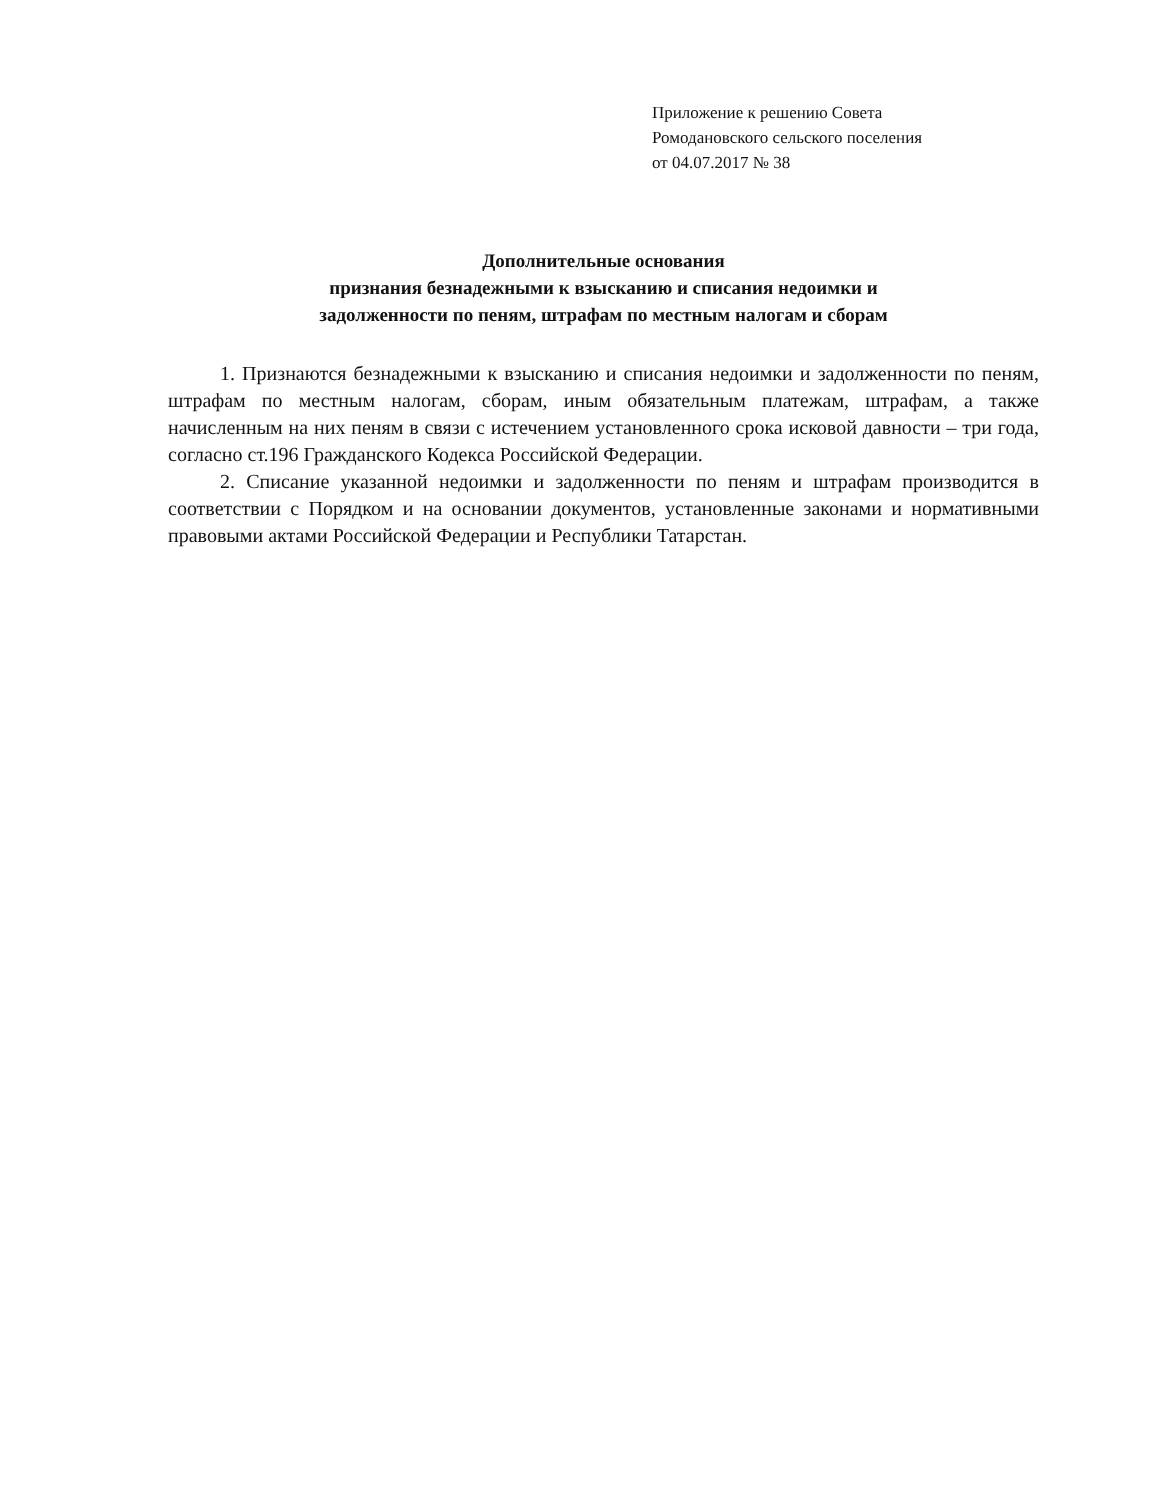Приложение к решению Совета
Ромодановского сельского поселения
от 04.07.2017 № 38
Дополнительные основания
признания безнадежными к взысканию и списания недоимки и
задолженности по пеням, штрафам по местным налогам и сборам
1. Признаются безнадежными к взысканию и списания недоимки и задолженности по пеням, штрафам по местным налогам, сборам, иным обязательным платежам, штрафам, а также начисленным на них пеням в связи с истечением установленного срока исковой давности – три года, согласно ст.196 Гражданского Кодекса Российской Федерации.
2. Списание указанной недоимки и задолженности по пеням и штрафам производится в соответствии с Порядком и на основании документов, установленные законами и нормативными правовыми актами Российской Федерации и Республики Татарстан.